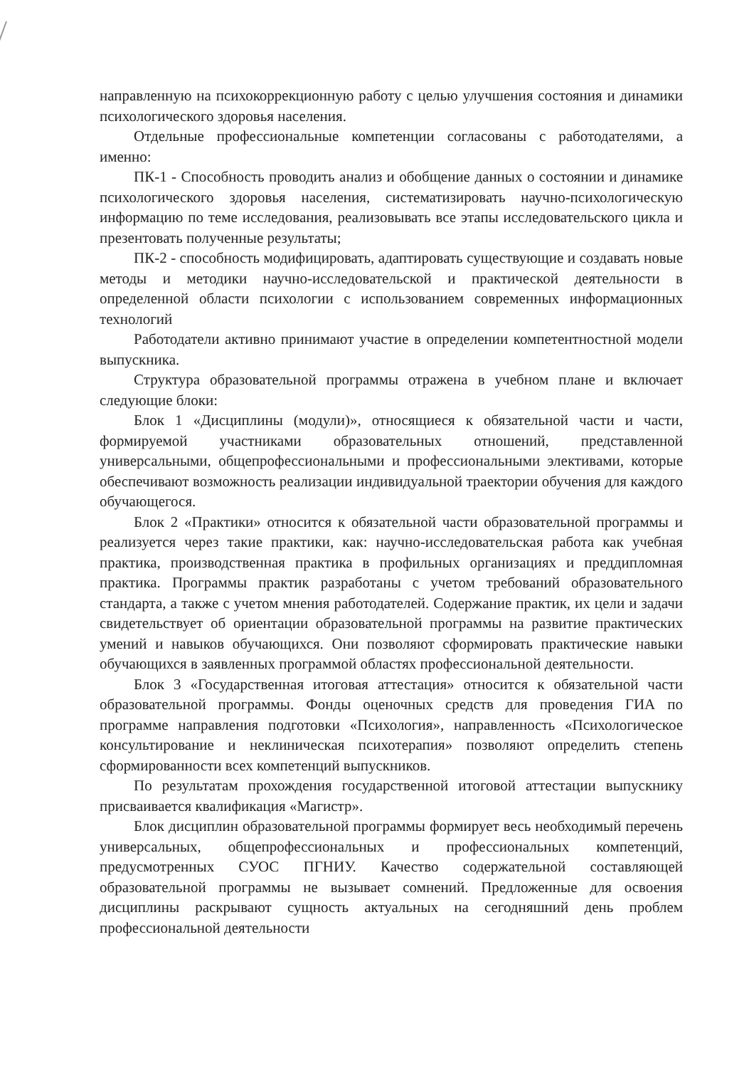направленную на психокоррекционную работу с целью улучшения состояния и динамики психологического здоровья населения.
Отдельные профессиональные компетенции согласованы с работодателями, а именно:
ПК-1 - Способность проводить анализ и обобщение данных о состоянии и динамике психологического здоровья населения, систематизировать научно-психологическую информацию по теме исследования, реализовывать все этапы исследовательского цикла и презентовать полученные результаты;
ПК-2 - способность модифицировать, адаптировать существующие и создавать новые методы и методики научно-исследовательской и практической деятельности в определенной области психологии с использованием современных информационных технологий
Работодатели активно принимают участие в определении компетентностной модели выпускника.
Структура образовательной программы отражена в учебном плане и включает следующие блоки:
Блок 1 «Дисциплины (модули)», относящиеся к обязательной части и части, формируемой участниками образовательных отношений, представленной универсальными, общепрофессиональными и профессиональными элективами, которые обеспечивают возможность реализации индивидуальной траектории обучения для каждого обучающегося.
Блок 2 «Практики» относится к обязательной части образовательной программы и реализуется через такие практики, как: научно-исследовательская работа как учебная практика, производственная практика в профильных организациях и преддипломная практика. Программы практик разработаны с учетом требований образовательного стандарта, а также с учетом мнения работодателей. Содержание практик, их цели и задачи свидетельствует об ориентации образовательной программы на развитие практических умений и навыков обучающихся. Они позволяют сформировать практические навыки обучающихся в заявленных программой областях профессиональной деятельности.
Блок 3 «Государственная итоговая аттестация» относится к обязательной части образовательной программы. Фонды оценочных средств для проведения ГИА по программе направления подготовки «Психология», направленность «Психологическое консультирование и неклиническая психотерапия» позволяют определить степень сформированности всех компетенций выпускников.
По результатам прохождения государственной итоговой аттестации выпускнику присваивается квалификация «Магистр».
Блок дисциплин образовательной программы формирует весь необходимый перечень универсальных, общепрофессиональных и профессиональных компетенций, предусмотренных СУОС ПГНИУ. Качество содержательной составляющей образовательной программы не вызывает сомнений. Предложенные для освоения дисциплины раскрывают сущность актуальных на сегодняшний день проблем профессиональной деятельности